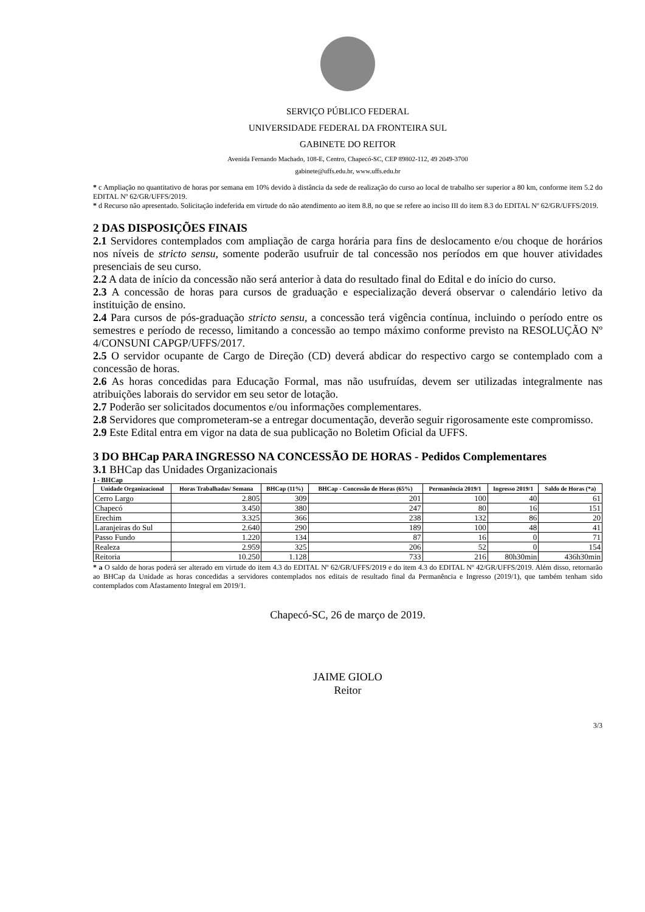SERVIÇO PÚBLICO FEDERAL
UNIVERSIDADE FEDERAL DA FRONTEIRA SUL
GABINETE DO REITOR
Avenida Fernando Machado, 108-E, Centro, Chapecó-SC, CEP 89802-112, 49 2049-3700
gabinete@uffs.edu.br, www.uffs.edu.br
* c Ampliação no quantitativo de horas por semana em 10% devido à distância da sede de realização do curso ao local de trabalho ser superior a 80 km, conforme item 5.2 do EDITAL Nº 62/GR/UFFS/2019.
* d Recurso não apresentado. Solicitação indeferida em virtude do não atendimento ao item 8.8, no que se refere ao inciso III do item 8.3 do EDITAL Nº 62/GR/UFFS/2019.
2 DAS DISPOSIÇÕES FINAIS
2.1 Servidores contemplados com ampliação de carga horária para fins de deslocamento e/ou choque de horários nos níveis de stricto sensu, somente poderão usufruir de tal concessão nos períodos em que houver atividades presenciais de seu curso.
2.2 A data de início da concessão não será anterior à data do resultado final do Edital e do início do curso.
2.3 A concessão de horas para cursos de graduação e especialização deverá observar o calendário letivo da instituição de ensino.
2.4 Para cursos de pós-graduação stricto sensu, a concessão terá vigência contínua, incluindo o período entre os semestres e período de recesso, limitando a concessão ao tempo máximo conforme previsto na RESOLUÇÃO Nº 4/CONSUNI CAPGP/UFFS/2017.
2.5 O servidor ocupante de Cargo de Direção (CD) deverá abdicar do respectivo cargo se contemplado com a concessão de horas.
2.6 As horas concedidas para Educação Formal, mas não usufruídas, devem ser utilizadas integralmente nas atribuições laborais do servidor em seu setor de lotação.
2.7 Poderão ser solicitados documentos e/ou informações complementares.
2.8 Servidores que comprometeram-se a entregar documentação, deverão seguir rigorosamente este compromisso.
2.9 Este Edital entra em vigor na data de sua publicação no Boletim Oficial da UFFS.
3 DO BHCap PARA INGRESSO NA CONCESSÃO DE HORAS - Pedidos Complementares
3.1 BHCap das Unidades Organizacionais
I - BHCap
| Unidade Organizacional | Horas Trabalhadas/ Semana | BHCap (11%) | BHCap - Concessão de Horas (65%) | Permanência 2019/1 | Ingresso 2019/1 | Saldo de Horas (*a) |
| --- | --- | --- | --- | --- | --- | --- |
| Cerro Largo | 2.805 | 309 | 201 | 100 | 40 | 61 |
| Chapecó | 3.450 | 380 | 247 | 80 | 16 | 151 |
| Erechim | 3.325 | 366 | 238 | 132 | 86 | 20 |
| Laranjeiras do Sul | 2.640 | 290 | 189 | 100 | 48 | 41 |
| Passo Fundo | 1.220 | 134 | 87 | 16 | 0 | 71 |
| Realeza | 2.959 | 325 | 206 | 52 | 0 | 154 |
| Reitoria | 10.250 | 1.128 | 733 | 216 | 80h30min | 436h30min |
* a O saldo de horas poderá ser alterado em virtude do item 4.3 do EDITAL Nº 62/GR/UFFS/2019 e do item 4.3 do EDITAL Nº 42/GR/UFFS/2019. Além disso, retornarão ao BHCap da Unidade as horas concedidas a servidores contemplados nos editais de resultado final da Permanência e Ingresso (2019/1), que também tenham sido contemplados com Afastamento Integral em 2019/1.
Chapecó-SC, 26 de março de 2019.
JAIME GIOLO
Reitor
3/3